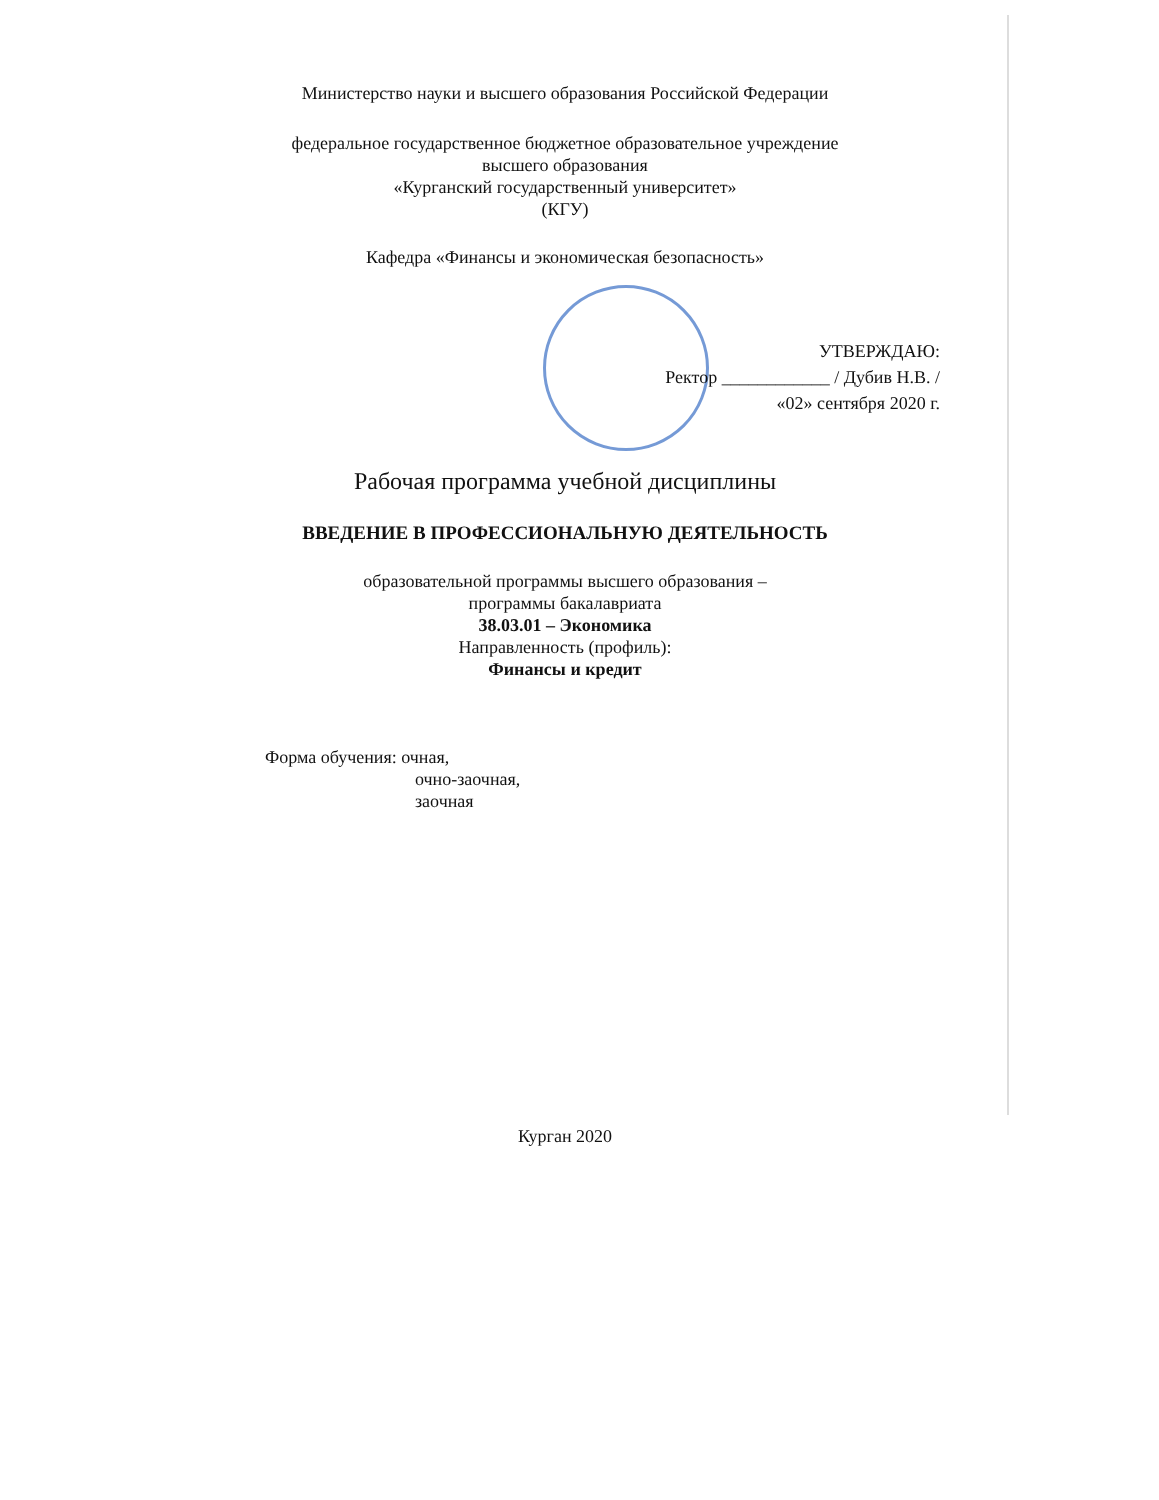Министерство науки и высшего образования Российской Федерации
федеральное государственное бюджетное образовательное учреждение
высшего образования
«Курганский государственный университет»
(КГУ)
Кафедра «Финансы и экономическая безопасность»
УТВЕРЖДАЮ:
Ректор ____________ / Дубив Н.В. /
«02» сентября 2020 г.
Рабочая программа учебной дисциплины
ВВЕДЕНИЕ В ПРОФЕССИОНАЛЬНУЮ ДЕЯТЕЛЬНОСТЬ
образовательной программы высшего образования –
программы бакалавриата
38.03.01 – Экономика
Направленность (профиль):
Финансы и кредит
Форма обучения: очная,
очно-заочная,
заочная
Курган 2020